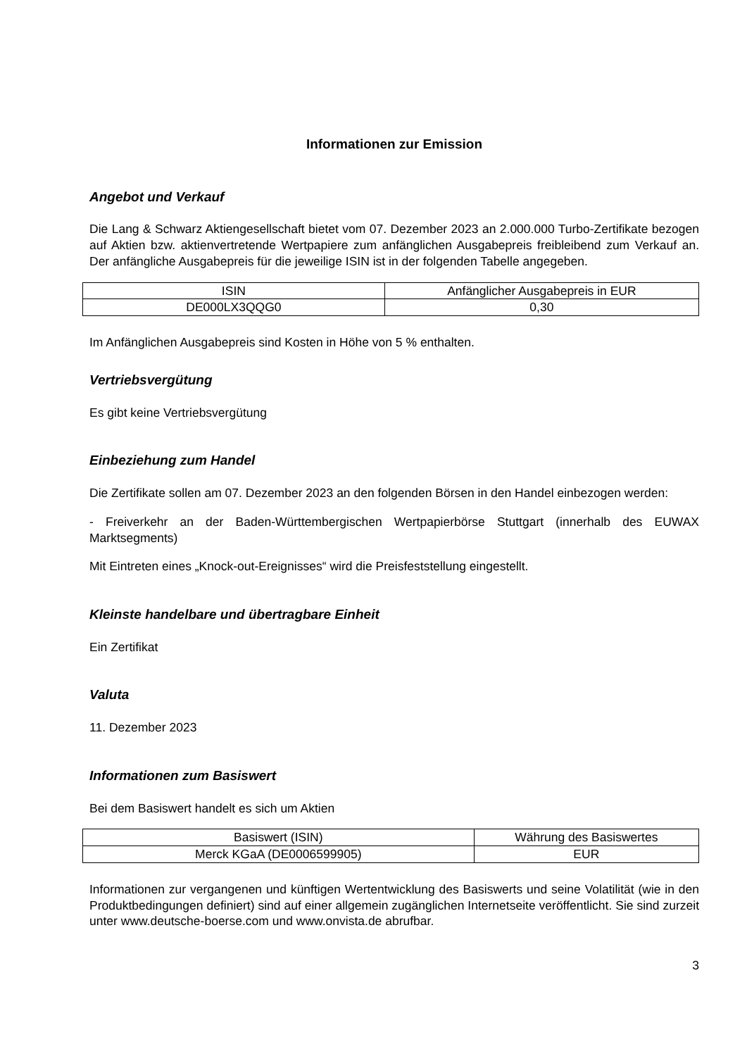Informationen zur Emission
Angebot und Verkauf
Die Lang & Schwarz Aktiengesellschaft bietet vom 07. Dezember 2023 an 2.000.000 Turbo-Zertifikate bezogen auf Aktien bzw. aktienvertretende Wertpapiere zum anfänglichen Ausgabepreis freibleibend zum Verkauf an. Der anfängliche Ausgabepreis für die jeweilige ISIN ist in der folgenden Tabelle angegeben.
| ISIN | Anfänglicher Ausgabepreis in EUR |
| DE000LX3QQG0 | 0,30 |
Im Anfänglichen Ausgabepreis sind Kosten in Höhe von 5 % enthalten.
Vertriebsvergütung
Es gibt keine Vertriebsvergütung
Einbeziehung zum Handel
Die Zertifikate sollen am 07. Dezember 2023 an den folgenden Börsen in den Handel einbezogen werden:
- Freiverkehr an der Baden-Württembergischen Wertpapierbörse Stuttgart (innerhalb des EUWAX Marktsegments)
Mit Eintreten eines „Knock-out-Ereignisses“ wird die Preisfeststellung eingestellt.
Kleinste handelbare und übertragbare Einheit
Ein Zertifikat
Valuta
11. Dezember 2023
Informationen zum Basiswert
Bei dem Basiswert handelt es sich um Aktien
| Basiswert (ISIN) | Währung des Basiswertes |
| Merck KGaA (DE0006599905) | EUR |
Informationen zur vergangenen und künftigen Wertentwicklung des Basiswerts und seine Volatilität (wie in den Produktbedingungen definiert) sind auf einer allgemein zugänglichen Internetseite veröffentlicht. Sie sind zurzeit unter www.deutsche-boerse.com und www.onvista.de abrufbar.
3